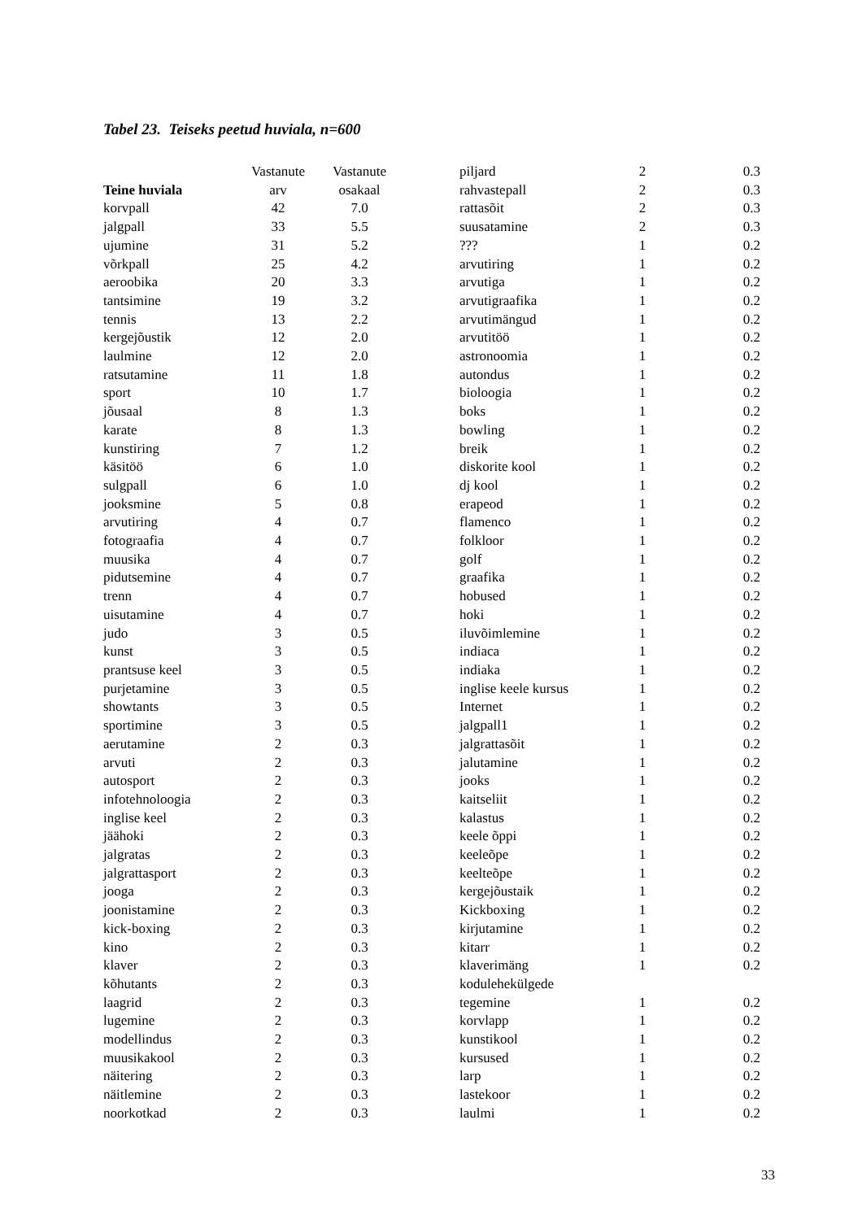Tabel 23. Teiseks peetud huviala, n=600
| | Vastanute | Vastanute |
| --- | --- | --- |
| Teine huviala | arv | osakaal |
| korvpall | 42 | 7.0 |
| jalgpall | 33 | 5.5 |
| ujumine | 31 | 5.2 |
| võrkpall | 25 | 4.2 |
| aeroobika | 20 | 3.3 |
| tantsimine | 19 | 3.2 |
| tennis | 13 | 2.2 |
| kergejõustik | 12 | 2.0 |
| laulmine | 12 | 2.0 |
| ratsutamine | 11 | 1.8 |
| sport | 10 | 1.7 |
| jõusaal | 8 | 1.3 |
| karate | 8 | 1.3 |
| kunstiring | 7 | 1.2 |
| käsitöö | 6 | 1.0 |
| sulgpall | 6 | 1.0 |
| jooksmine | 5 | 0.8 |
| arvutiring | 4 | 0.7 |
| fotograafia | 4 | 0.7 |
| muusika | 4 | 0.7 |
| pidutsemine | 4 | 0.7 |
| trenn | 4 | 0.7 |
| uisutamine | 4 | 0.7 |
| judo | 3 | 0.5 |
| kunst | 3 | 0.5 |
| prantsuse keel | 3 | 0.5 |
| purjetamine | 3 | 0.5 |
| showtants | 3 | 0.5 |
| sportimine | 3 | 0.5 |
| aerutamine | 2 | 0.3 |
| arvuti | 2 | 0.3 |
| autosport | 2 | 0.3 |
| infotehnoloogia | 2 | 0.3 |
| inglise keel | 2 | 0.3 |
| jäähoki | 2 | 0.3 |
| jalgratas | 2 | 0.3 |
| jalgrattasport | 2 | 0.3 |
| jooga | 2 | 0.3 |
| joonistamine | 2 | 0.3 |
| kick-boxing | 2 | 0.3 |
| kino | 2 | 0.3 |
| klaver | 2 | 0.3 |
| kõhutants | 2 | 0.3 |
| laagrid | 2 | 0.3 |
| lugemine | 2 | 0.3 |
| modellindus | 2 | 0.3 |
| muusikakool | 2 | 0.3 |
| näitering | 2 | 0.3 |
| näitlemine | 2 | 0.3 |
| noorkotkad | 2 | 0.3 |
| piljard | 2 | 0.3 |
| rahvastepall | 2 | 0.3 |
| rattasõit | 2 | 0.3 |
| suusatamine | 2 | 0.3 |
| ??? | 1 | 0.2 |
| arvutiring | 1 | 0.2 |
| arvutiga | 1 | 0.2 |
| arvutigraafika | 1 | 0.2 |
| arvutimängud | 1 | 0.2 |
| arvutitöö | 1 | 0.2 |
| astronoomia | 1 | 0.2 |
| autondus | 1 | 0.2 |
| bioloogia | 1 | 0.2 |
| boks | 1 | 0.2 |
| bowling | 1 | 0.2 |
| breik | 1 | 0.2 |
| diskorite kool | 1 | 0.2 |
| dj kool | 1 | 0.2 |
| erapeod | 1 | 0.2 |
| flamenco | 1 | 0.2 |
| folkloor | 1 | 0.2 |
| golf | 1 | 0.2 |
| graafika | 1 | 0.2 |
| hobused | 1 | 0.2 |
| hoki | 1 | 0.2 |
| iluvõimlemine | 1 | 0.2 |
| indiaca | 1 | 0.2 |
| indiaka | 1 | 0.2 |
| inglise keele kursus | 1 | 0.2 |
| Internet | 1 | 0.2 |
| jalgpall1 | 1 | 0.2 |
| jalgrattasõit | 1 | 0.2 |
| jalutamine | 1 | 0.2 |
| jooks | 1 | 0.2 |
| kaitseliit | 1 | 0.2 |
| kalastus | 1 | 0.2 |
| keele õppi | 1 | 0.2 |
| keeleõpe | 1 | 0.2 |
| keelteõpe | 1 | 0.2 |
| kergejõustaik | 1 | 0.2 |
| Kickboxing | 1 | 0.2 |
| kirjutamine | 1 | 0.2 |
| kitarr | 1 | 0.2 |
| klaverimäng | 1 | 0.2 |
| kodulehekülgede | | |
| tegemine | 1 | 0.2 |
| korvlapp | 1 | 0.2 |
| kunstikool | 1 | 0.2 |
| kursused | 1 | 0.2 |
| larp | 1 | 0.2 |
| lastekoor | 1 | 0.2 |
| laulmi | 1 | 0.2 |
33